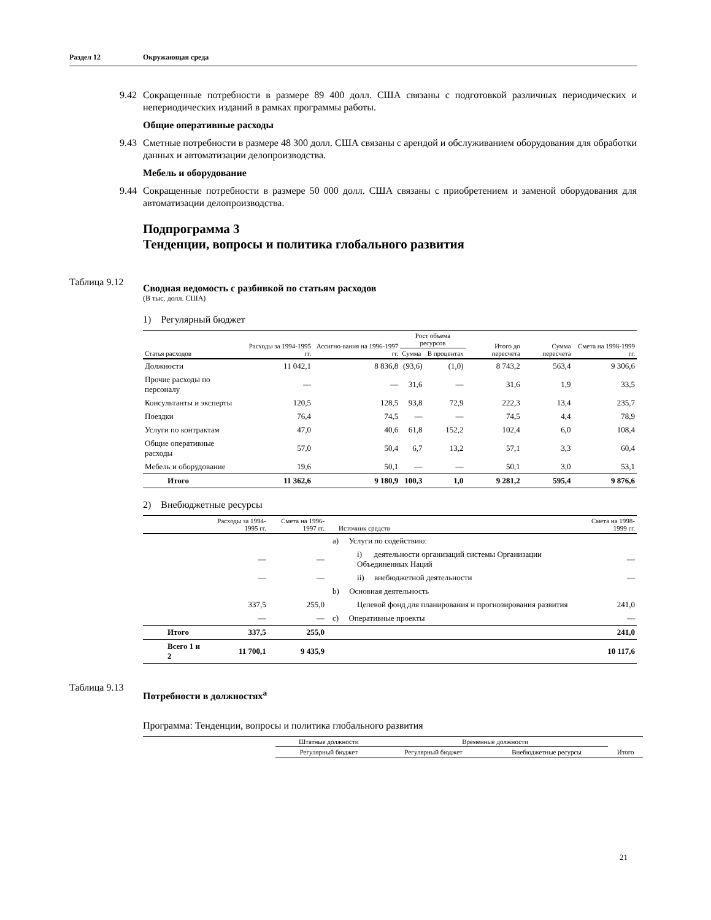Раздел 12 Окружающая среда
9.42 Сокращенные потребности в размере 89 400 долл. США связаны с подготовкой различных периодических и непериодических изданий в рамках программы работы.
Общие оперативные расходы
9.43 Сметные потребности в размере 48 300 долл. США связаны с арендой и обслуживанием оборудования для обработки данных и автоматизации делопроизводства.
Мебель и оборудование
9.44 Сокращенные потребности в размере 50 000 долл. США связаны с приобретением и заменой оборудования для автоматизации делопроизводства.
Подпрограмма 3
Тенденции, вопросы и политика глобального развития
Таблица 9.12
Сводная ведомость с разбивкой по статьям расходов
(В тыс. долл. США)
1) Регулярный бюджет
| Статья расходов | Расходы за 1994-1995 гг. | Ассигно-вания на 1996-1997 гг. | Рост объема ресурсов | | Итого до пересчета | Сумма пересчета | Смета на 1998-1999 гг. |
| --- | --- | --- | --- | --- | --- | --- | --- |
| | | | Сумма | В процентах | | | |
| Должности | 11 042,1 | 8 836,8 | (93,6) | (1,0) | 8 743,2 | 563,4 | 9 306,6 |
| Прочие расходы по персоналу | — | — | 31,6 | — | 31,6 | 1,9 | 33,5 |
| Консультанты и эксперты | 120,5 | 128,5 | 93,8 | 72,9 | 222,3 | 13,4 | 235,7 |
| Поездки | 76,4 | 74,5 | — | — | 74,5 | 4,4 | 78,9 |
| Услуги по контрактам | 47,0 | 40,6 | 61,8 | 152,2 | 102,4 | 6,0 | 108,4 |
| Общие оперативные расходы | 57,0 | 50,4 | 6,7 | 13,2 | 57,1 | 3,3 | 60,4 |
| Мебель и оборудование | 19,6 | 50,1 | — | — | 50,1 | 3,0 | 53,1 |
| Итого | 11 362,6 | 9 180,9 | 100,3 | 1,0 | 9 281,2 | 595,4 | 9 876,6 |
2) Внебюджетные ресурсы
| | Расходы за 1994-1995 гг. | Смета на 1996-1997 гг. | Источник средств | Смета на 1998-1999 гг. |
| --- | --- | --- | --- | --- |
| | | | a) Услуги по содействию: | |
| | — | — | i) деятельности организаций системы Организации Объединенных Наций | — |
| | — | — | ii) внебюджетной деятельности | — |
| | | | b) Основная деятельность | |
| | 337,5 | 255,0 | Целевой фонд для планирования и прогнозирования развития | 241,0 |
| | — | — | c) Оперативные проекты | — |
| Итого | 337,5 | 255,0 | | 241,0 |
| Всего 1 и 2 | 11 700,1 | 9 435,9 | | 10 117,6 |
Таблица 9.13
Потребности в должностях<sup>a</sup>
Программа: Тенденции, вопросы и политика глобального развития
| | Штатные должности | Временные должности | | |
| --- | --- | --- | --- | --- |
| | Регулярный бюджет | Регулярный бюджет | Внебюджетные ресурсы | Итого |
21